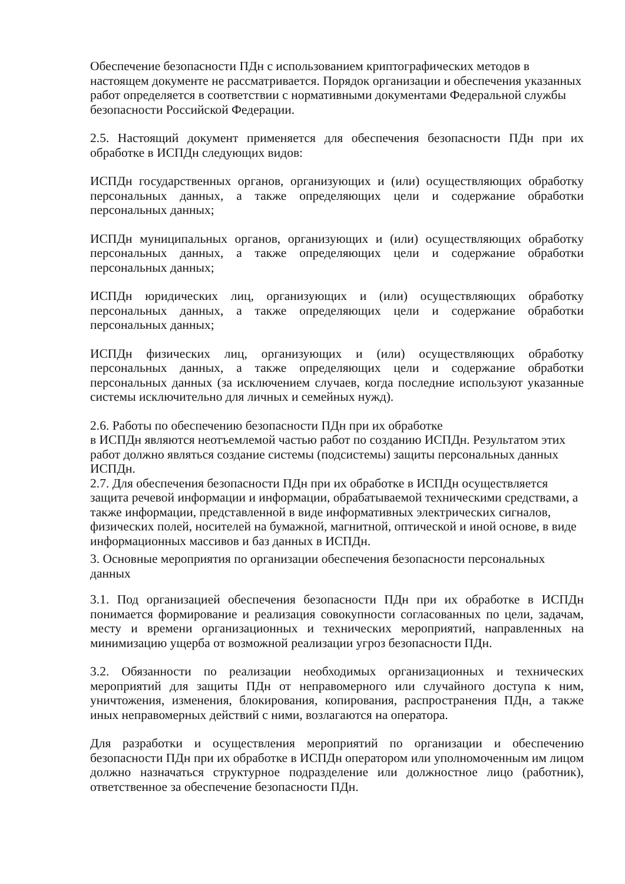Обеспечение безопасности ПДн с использованием криптографических методов в настоящем документе не рассматривается. Порядок организации и обеспечения указанных работ определяется в соответствии с нормативными документами Федеральной службы безопасности Российской Федерации.
2.5. Настоящий документ применяется для обеспечения безопасности ПДн при их обработке в ИСПДн следующих видов:
ИСПДн государственных органов, организующих и (или) осуществляющих обработку персональных данных, а также определяющих цели и содержание обработки персональных данных;
ИСПДн муниципальных органов, организующих и (или) осуществляющих обработку персональных данных, а также определяющих цели и содержание обработки персональных данных;
ИСПДн юридических лиц, организующих и (или) осуществляющих обработку персональных данных, а также определяющих цели и содержание обработки персональных данных;
ИСПДн физических лиц, организующих и (или) осуществляющих обработку персональных данных, а также определяющих цели и содержание обработки персональных данных (за исключением случаев, когда последние используют указанные системы исключительно для личных и семейных нужд).
2.6. Работы по обеспечению безопасности ПДн при их обработке
в ИСПДн являются неотъемлемой частью работ по созданию ИСПДн. Результатом этих работ должно являться создание системы (подсистемы) защиты персональных данных ИСПДн.
2.7. Для обеспечения безопасности ПДн при их обработке в ИСПДн осуществляется защита речевой информации и информации, обрабатываемой техническими средствами, а также информации, представленной в виде информативных электрических сигналов, физических полей, носителей на бумажной, магнитной, оптической и иной основе, в виде информационных массивов и баз данных в ИСПДн.
3. Основные мероприятия по организации обеспечения безопасности персональных данных
3.1. Под организацией обеспечения безопасности ПДн при их обработке в ИСПДн понимается формирование и реализация совокупности согласованных по цели, задачам, месту и времени организационных и технических мероприятий, направленных на минимизацию ущерба от возможной реализации угроз безопасности ПДн.
3.2. Обязанности по реализации необходимых организационных и технических мероприятий для защиты ПДн от неправомерного или случайного доступа к ним, уничтожения, изменения, блокирования, копирования, распространения ПДн, а также иных неправомерных действий с ними, возлагаются на оператора.
Для разработки и осуществления мероприятий по организации и обеспечению безопасности ПДн при их обработке в ИСПДн оператором или уполномоченным им лицом должно назначаться структурное подразделение или должностное лицо (работник), ответственное за обеспечение безопасности ПДн.